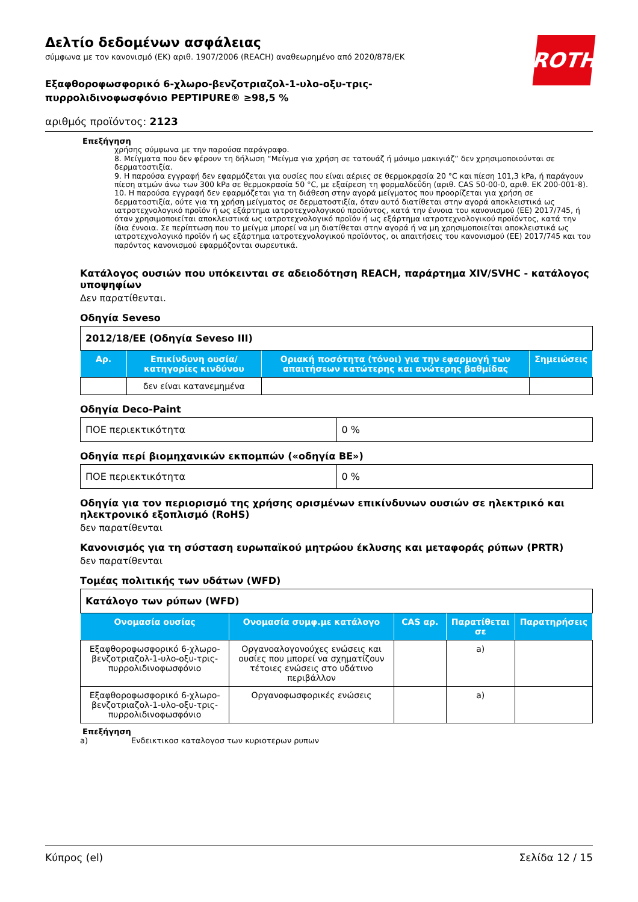ROTH
Δελτίο δεδομένων ασφάλειας
σύμφωνα με τον κανονισμό (ΕΚ) αριθ. 1907/2006 (REACH) αναθεωρημένο από 2020/878/ΕΚ
Εξαφθοροφωσφορικό 6-χλωρο-βενζοτριαζολ-1-υλο-οξυ-τρις-
πυρρολιδινοφωσφόνιο PEPTIPURE® ≥98,5 %
αριθμός προϊόντος: 2123
Επεξήγηση
χρήσης σύμφωνα με την παρούσα παράγραφο.
8. Μείγματα που δεν φέρουν τη δήλωση “Μείγμα για χρήση σε τατουάζ ή μόνιμο μακιγιάζ” δεν χρησιμοποιούνται σε δερματοστιξία.
9. Η παρούσα εγγραφή δεν εφαρμόζεται για ουσίες που είναι αέριες σε θερμοκρασία 20 °C και πίεση 101,3 kPa, ή παράγουν πίεση ατμών άνω των 300 kPa σε θερμοκρασία 50 °C, με εξαίρεση τη φορμαλδεΰδη (αριθ. CAS 50-00-0, αριθ. ΕΚ 200-001-8).
10. Η παρούσα εγγραφή δεν εφαρμόζεται για τη διάθεση στην αγορά μείγματος που προορίζεται για χρήση σε δερματοστιξία, ούτε για τη χρήση μείγματος σε δερματοστιξία, όταν αυτό διατίθεται στην αγορά αποκλειστικά ως ιατροτεχνολογικό προϊόν ή ως εξάρτημα ιατροτεχνολογικού προϊόντος, κατά την έννοια του κανονισμού (ΕΕ) 2017/745, ή όταν χρησιμοποιείται αποκλειστικά ως ιατροτεχνολογικό προϊόν ή ως εξάρτημα ιατροτεχνολογικού προϊόντος, κατά την ίδια έννοια. Σε περίπτωση που το μείγμα μπορεί να μη διατίθεται στην αγορά ή να μη χρησιμοποιείται αποκλειστικά ως ιατροτεχνολογικό προϊόν ή ως εξάρτημα ιατροτεχνολογικού προϊόντος, οι απαιτήσεις του κανονισμού (ΕΕ) 2017/745 και του παρόντος κανονισμού εφαρμόζονται σωρευτικά.
Κατάλογος ουσιών που υπόκεινται σε αδειοδότηση REACH, παράρτημα XIV/SVHC - κατάλογος υποψηφίων
Δεν παρατίθενται.
Οδηγία Seveso
| 2012/18/ΕΕ (Οδηγία Seveso III) | | | |
| Αρ. | Επικίνδυνη ουσία/κατηγορίες κινδύνου | Οριακή ποσότητα (τόνοι) για την εφαρμογή των απαιτήσεων κατώτερης και ανώτερης βαθμίδας | Σημειώσεις |
| | δεν είναι κατανεμημένα | | |
Οδηγία Deco-Paint
| ΠΟΕ περιεκτικότητα | 0 % |
Οδηγία περί βιομηχανικών εκπομπών («οδηγία ΒΕ»)
| ΠΟΕ περιεκτικότητα | 0 % |
Οδηγία για τον περιορισμό της χρήσης ορισμένων επικίνδυνων ουσιών σε ηλεκτρικό και ηλεκτρονικό εξοπλισμό (RoHS)
δεν παρατίθενται
Κανονισμός για τη σύσταση ευρωπαϊκού μητρώου έκλυσης και μεταφοράς ρύπων (PRTR)
δεν παρατίθενται
Τομέας πολιτικής των υδάτων (WFD)
| Κατάλογο των ρύπων (WFD) | | | | |
| Ονομασία ουσίας | Ονομασία συμφ.με κατάλογο | CAS αρ. | Παρατίθεται σε | Παρατηρήσεις |
| Εξαφθοροφωσφορικό 6-χλωρο-βενζοτριαζολ-1-υλο-οξυ-τρις-πυρρολιδινοφωσφόνιο | Οργανοαλογονούχες ενώσεις και ουσίες που μπορεί να σχηματίζουν τέτοιες ενώσεις στο υδάτινο περιβάλλον | | a) | |
| Εξαφθοροφωσφορικό 6-χλωρο-βενζοτριαζολ-1-υλο-οξυ-τρις-πυρρολιδινοφωσφόνιο | Οργανοφωσφορικές ενώσεις | | a) | |
Επεξήγηση
a) Ενδεικτικοσ καταλογοσ των κυριοτερων ρυπων
Κύπρος (el) Σελίδα 12 / 15